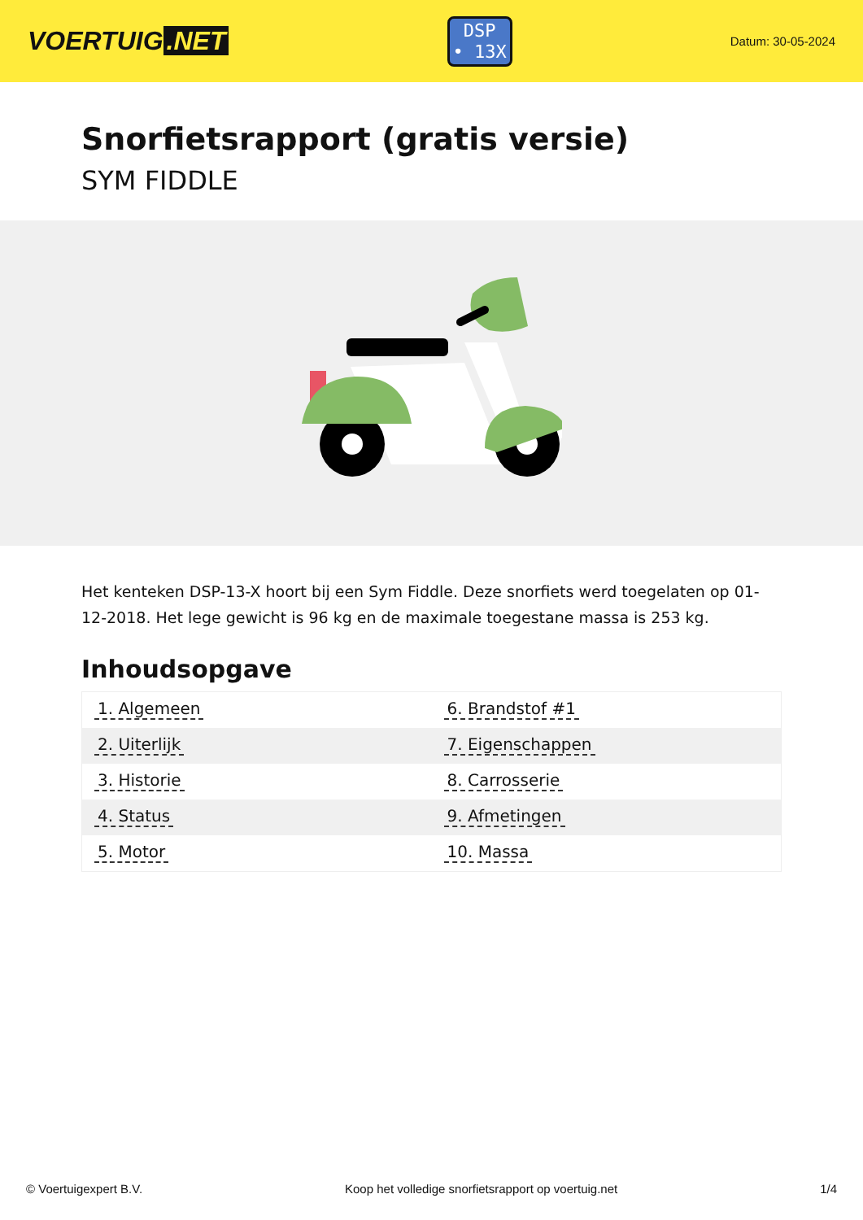VOERTUIG.NET
DSP
• 13X
Datum: 30-05-2024
Snorfietsrapport (gratis versie)
SYM FIDDLE
Het kenteken DSP-13-X hoort bij een Sym Fiddle. Deze snorfiets werd toegelaten op 01-12-2018. Het lege gewicht is 96 kg en de maximale toegestane massa is 253 kg.
Inhoudsopgave
| 1. Algemeen | 6. Brandstof #1 |
| 2. Uiterlijk | 7. Eigenschappen |
| 3. Historie | 8. Carrosserie |
| 4. Status | 9. Afmetingen |
| 5. Motor | 10. Massa |
© Voertuigexpert B.V. Koop het volledige snorfietsrapport op voertuig.net 1/4